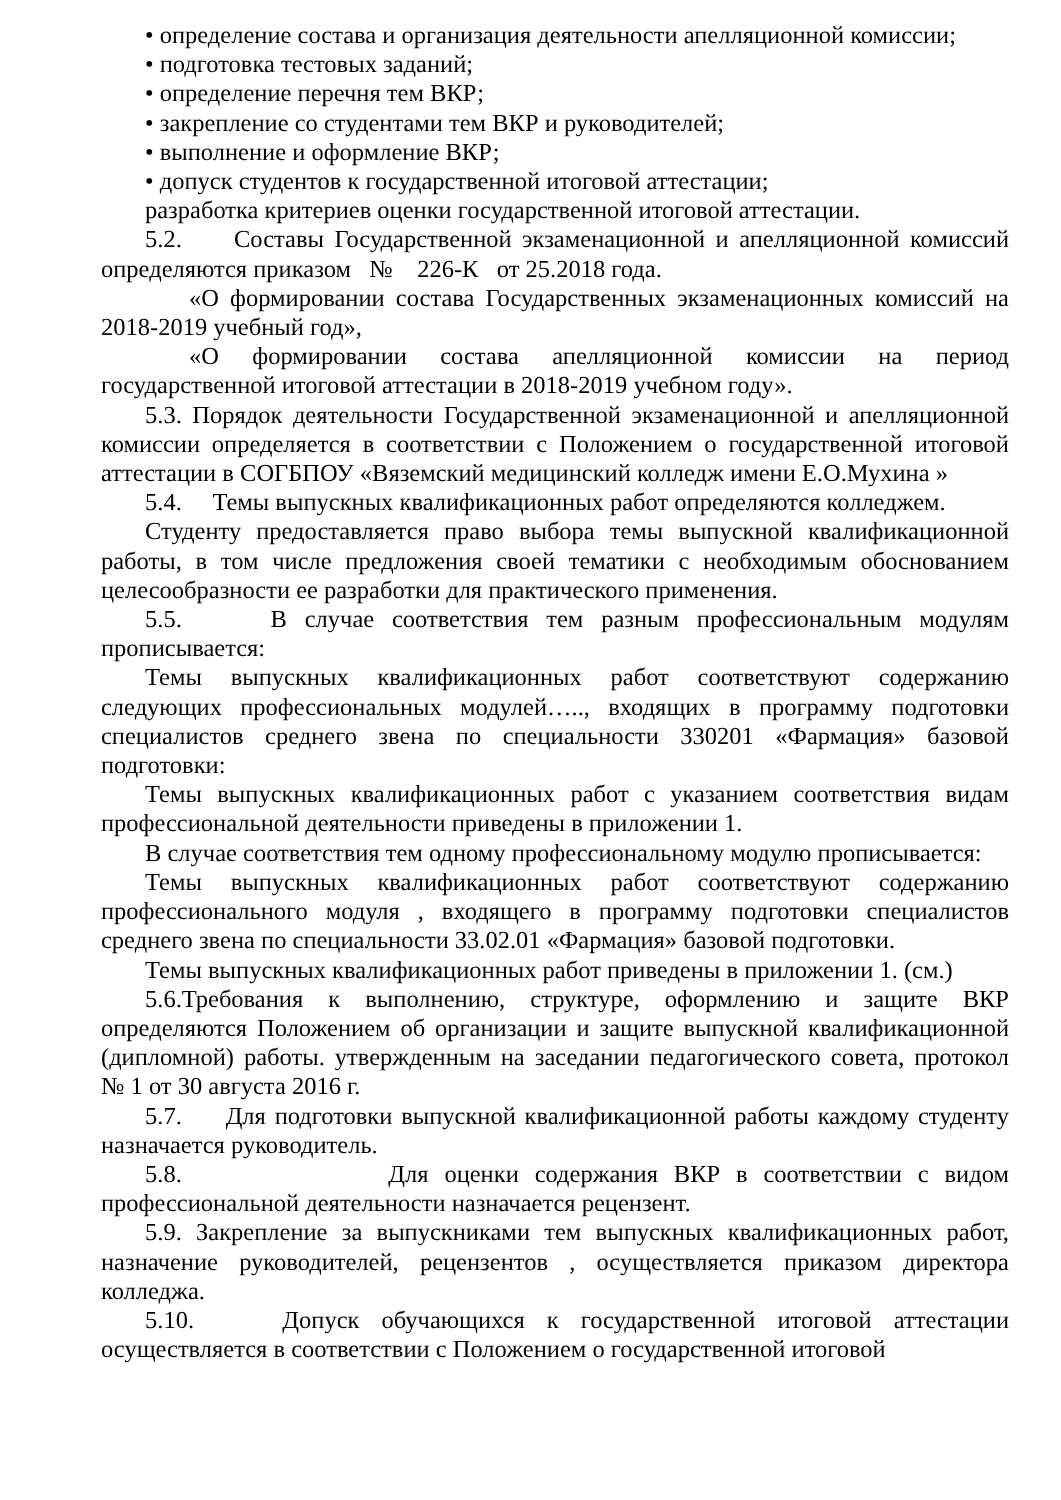• определение состава и организация деятельности апелляционной комиссии;
• подготовка тестовых заданий;
• определение перечня тем ВКР;
• закрепление со студентами тем ВКР и руководителей;
• выполнение и оформление ВКР;
• допуск студентов к государственной итоговой аттестации;
разработка критериев оценки государственной итоговой аттестации.
5.2. Составы Государственной экзаменационной и апелляционной комиссий определяются приказом № 226-К от 25.2018 года.
«О формировании состава Государственных экзаменационных комиссий на 2018-2019 учебный год»,
«О формировании состава апелляционной комиссии на период государственной итоговой аттестации в 2018-2019 учебном году».
5.3. Порядок деятельности Государственной экзаменационной и апелляционной комиссии определяется в соответствии с Положением о государственной итоговой аттестации в СОГБПОУ «Вяземский медицинский колледж имени Е.О.Мухина »
5.4. Темы выпускных квалификационных работ определяются колледжем.
Студенту предоставляется право выбора темы выпускной квалификационной работы, в том числе предложения своей тематики с необходимым обоснованием целесообразности ее разработки для практического применения.
5.5. В случае соответствия тем разным профессиональным модулям прописывается:
Темы выпускных квалификационных работ соответствуют содержанию следующих профессиональных модулей….., входящих в программу подготовки специалистов среднего звена по специальности 330201 «Фармация» базовой подготовки:
Темы выпускных квалификационных работ с указанием соответствия видам профессиональной деятельности приведены в приложении 1.
В случае соответствия тем одному профессиональному модулю прописывается:
Темы выпускных квалификационных работ соответствуют содержанию профессионального модуля , входящего в программу подготовки специалистов среднего звена по специальности 33.02.01 «Фармация» базовой подготовки.
Темы выпускных квалификационных работ приведены в приложении 1. (см.)
5.6.Требования к выполнению, структуре, оформлению и защите ВКР определяются Положением об организации и защите выпускной квалификационной (дипломной) работы. утвержденным на заседании педагогического совета, протокол № 1 от 30 августа 2016 г.
5.7. Для подготовки выпускной квалификационной работы каждому студенту назначается руководитель.
5.8. Для оценки содержания ВКР в соответствии с видом профессиональной деятельности назначается рецензент.
5.9. Закрепление за выпускниками тем выпускных квалификационных работ, назначение руководителей, рецензентов , осуществляется приказом директора колледжа.
5.10. Допуск обучающихся к государственной итоговой аттестации осуществляется в соответствии с Положением о государственной итоговой